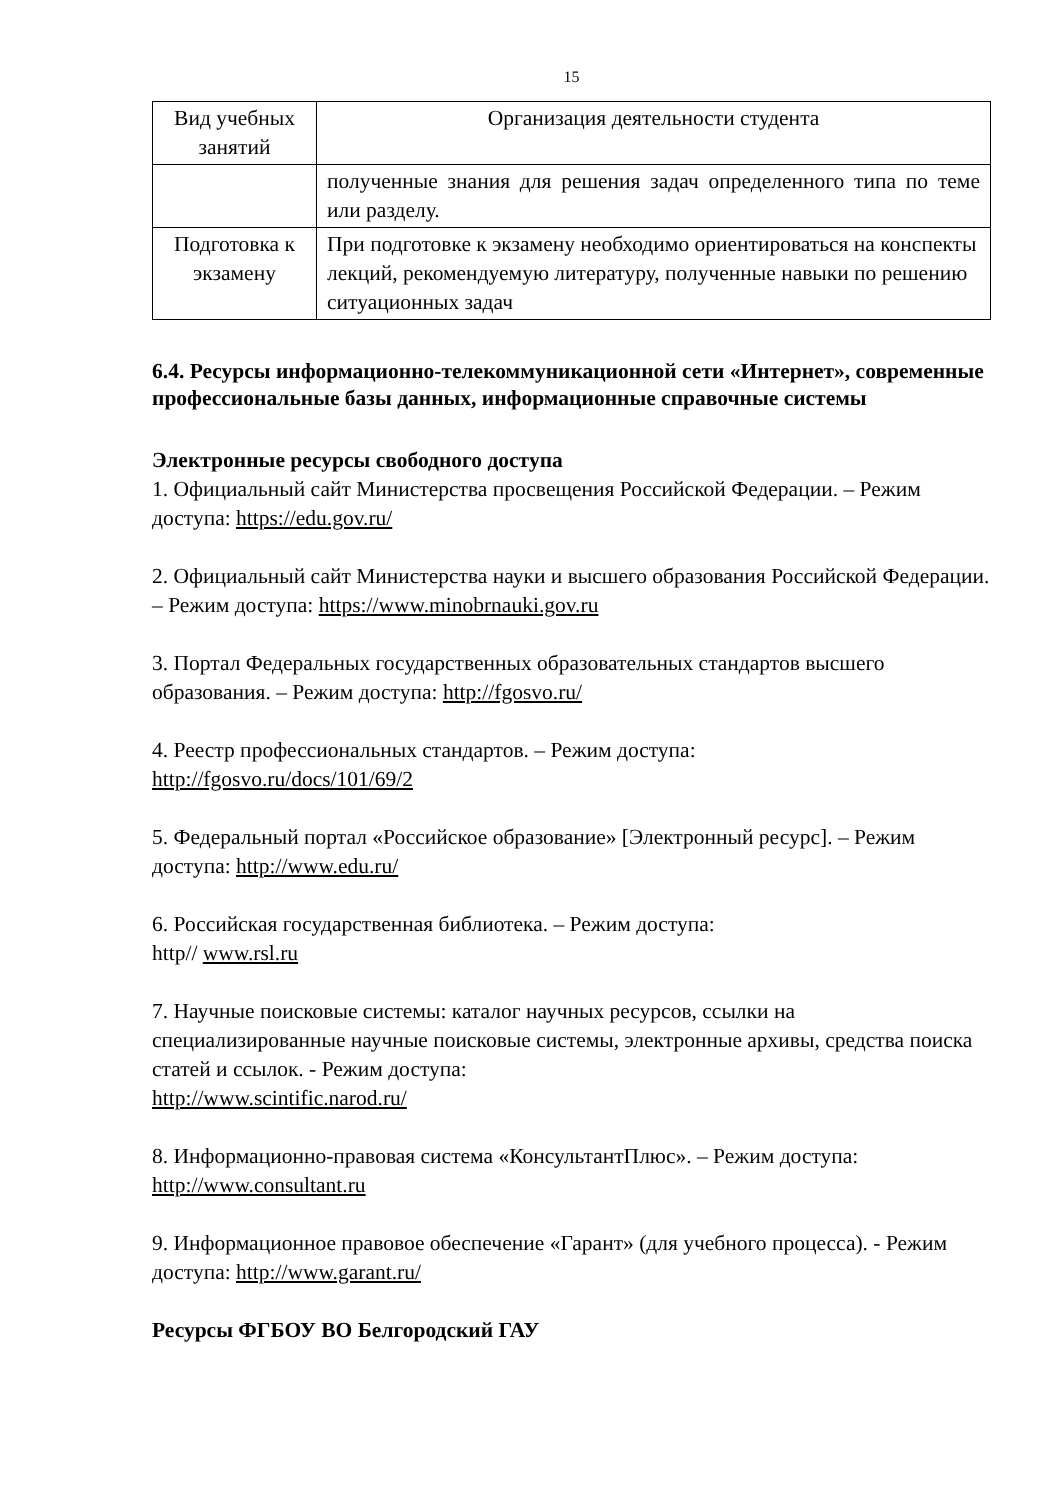15
| Вид учебных занятий | Организация деятельности студента |
| --- | --- |
| | полученные знания для решения задач определенного типа по теме или разделу. |
| Подготовка к экзамену | При подготовке к экзамену необходимо ориентироваться на конспекты лекций, рекомендуемую литературу, полученные навыки по решению ситуационных задач |
6.4. Ресурсы информационно-телекоммуникационной сети «Интернет», современные профессиональные базы данных, информационные справочные системы
Электронные ресурсы свободного доступа
1. Официальный сайт Министерства просвещения Российской Федерации. – Режим доступа: https://edu.gov.ru/
2. Официальный сайт Министерства науки и высшего образования Российской Федерации. – Режим доступа: https://www.minobrnauki.gov.ru
3. Портал Федеральных государственных образовательных стандартов высшего образования. – Режим доступа: http://fgosvo.ru/
4. Реестр профессиональных стандартов. – Режим доступа:
http://fgosvo.ru/docs/101/69/2
5. Федеральный портал «Российское образование» [Электронный ресурс]. – Режим доступа: http://www.edu.ru/
6. Российская государственная библиотека. – Режим доступа:
http// www.rsl.ru
7. Научные поисковые системы: каталог научных ресурсов, ссылки на специализированные научные поисковые системы, электронные архивы, средства поиска статей и ссылок. - Режим доступа:
http://www.scintific.narod.ru/
8. Информационно-правовая система «КонсультантПлюс». – Режим доступа: http://www.consultant.ru
9. Информационное правовое обеспечение «Гарант» (для учебного процесса). - Режим доступа: http://www.garant.ru/
Ресурсы ФГБОУ ВО Белгородский ГАУ